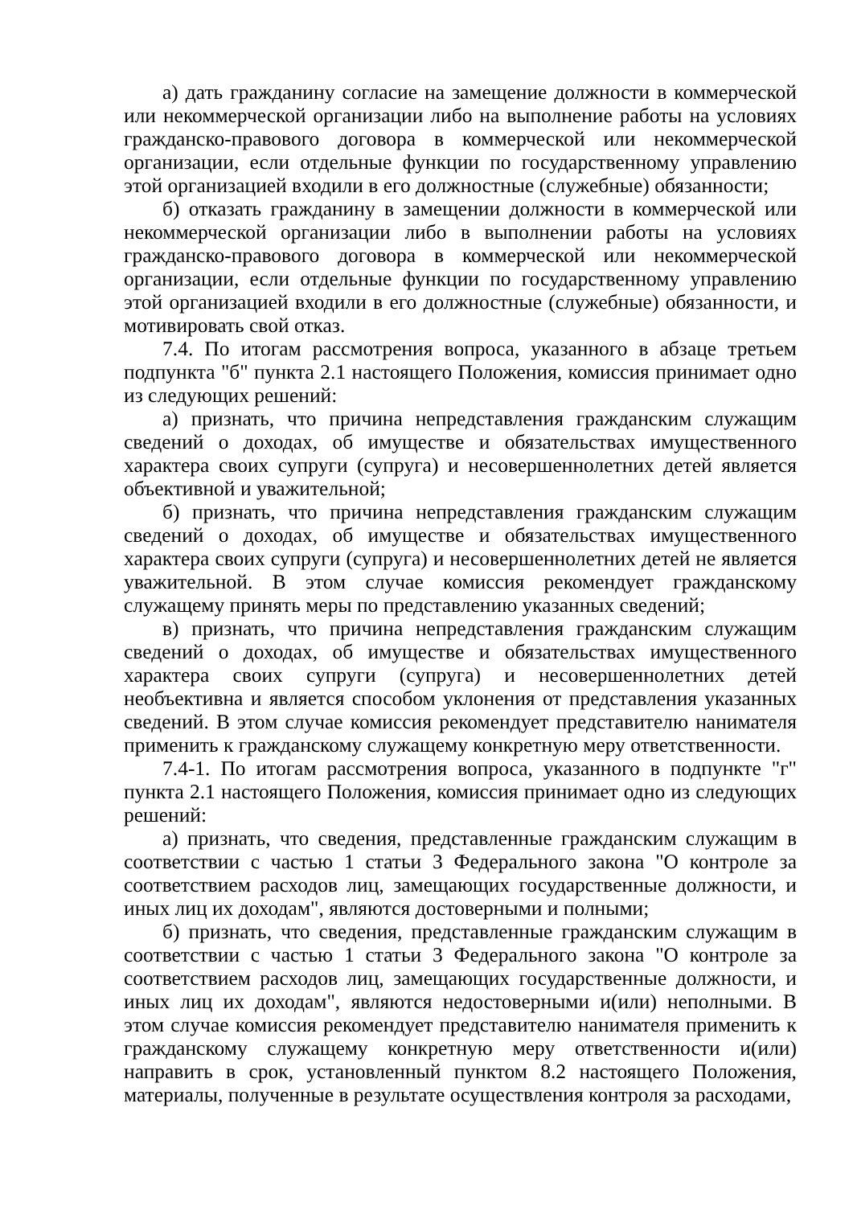а) дать гражданину согласие на замещение должности в коммерческой или некоммерческой организации либо на выполнение работы на условиях гражданско-правового договора в коммерческой или некоммерческой организации, если отдельные функции по государственному управлению этой организацией входили в его должностные (служебные) обязанности;
б) отказать гражданину в замещении должности в коммерческой или некоммерческой организации либо в выполнении работы на условиях гражданско-правового договора в коммерческой или некоммерческой организации, если отдельные функции по государственному управлению этой организацией входили в его должностные (служебные) обязанности, и мотивировать свой отказ.
7.4. По итогам рассмотрения вопроса, указанного в абзаце третьем подпункта "б" пункта 2.1 настоящего Положения, комиссия принимает одно из следующих решений:
а) признать, что причина непредставления гражданским служащим сведений о доходах, об имуществе и обязательствах имущественного характера своих супруги (супруга) и несовершеннолетних детей является объективной и уважительной;
б) признать, что причина непредставления гражданским служащим сведений о доходах, об имуществе и обязательствах имущественного характера своих супруги (супруга) и несовершеннолетних детей не является уважительной. В этом случае комиссия рекомендует гражданскому служащему принять меры по представлению указанных сведений;
в) признать, что причина непредставления гражданским служащим сведений о доходах, об имуществе и обязательствах имущественного характера своих супруги (супруга) и несовершеннолетних детей необъективна и является способом уклонения от представления указанных сведений. В этом случае комиссия рекомендует представителю нанимателя применить к гражданскому служащему конкретную меру ответственности.
7.4-1. По итогам рассмотрения вопроса, указанного в подпункте "г" пункта 2.1 настоящего Положения, комиссия принимает одно из следующих решений:
а) признать, что сведения, представленные гражданским служащим в соответствии с частью 1 статьи 3 Федерального закона "О контроле за соответствием расходов лиц, замещающих государственные должности, и иных лиц их доходам", являются достоверными и полными;
б) признать, что сведения, представленные гражданским служащим в соответствии с частью 1 статьи 3 Федерального закона "О контроле за соответствием расходов лиц, замещающих государственные должности, и иных лиц их доходам", являются недостоверными и(или) неполными. В этом случае комиссия рекомендует представителю нанимателя применить к гражданскому служащему конкретную меру ответственности и(или) направить в срок, установленный пунктом 8.2 настоящего Положения, материалы, полученные в результате осуществления контроля за расходами,